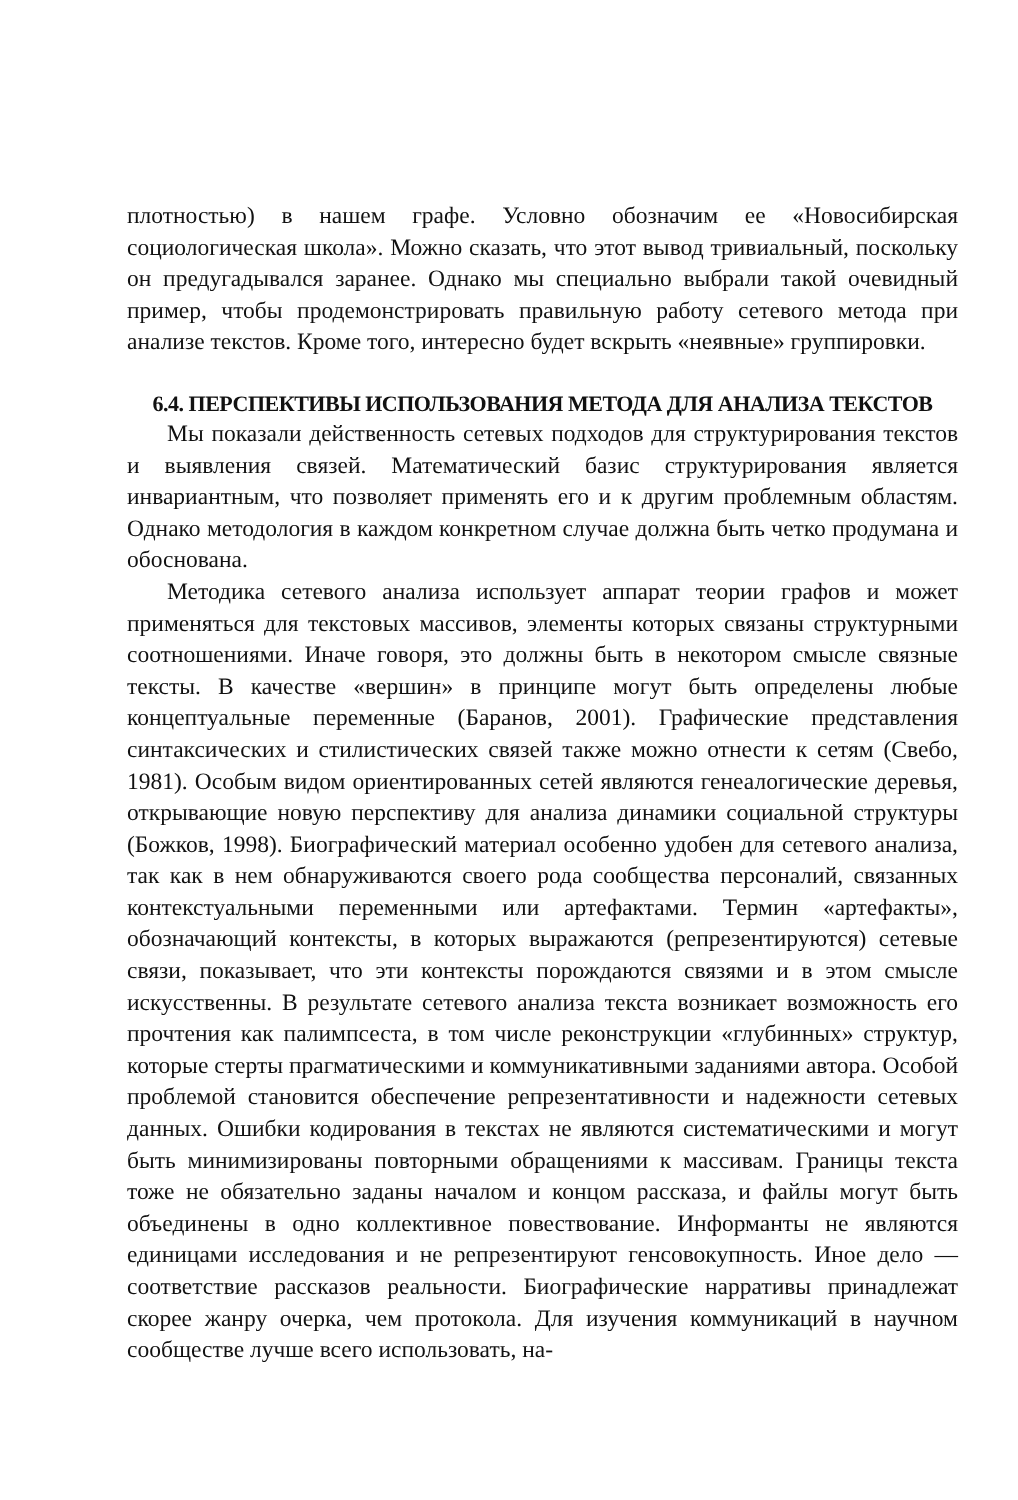плотностью) в нашем графе. Условно обозначим ее «Новосибирская социологическая школа». Можно сказать, что этот вывод тривиальный, поскольку он предугадывался заранее. Однако мы специально выбрали такой очевидный пример, чтобы продемонстрировать правильную работу сетевого метода при анализе текстов. Кроме того, интересно будет вскрыть «неявные» группировки.
6.4. ПЕРСПЕКТИВЫ ИСПОЛЬЗОВАНИЯ МЕТОДА ДЛЯ АНАЛИЗА ТЕКСТОВ
Мы показали действенность сетевых подходов для структурирования текстов и выявления связей. Математический базис структурирования является инвариантным, что позволяет применять его и к другим проблемным областям. Однако методология в каждом конкретном случае должна быть четко продумана и обоснована.
Методика сетевого анализа использует аппарат теории графов и может применяться для текстовых массивов, элементы которых связаны структурными соотношениями. Иначе говоря, это должны быть в некотором смысле связные тексты. В качестве «вершин» в принципе могут быть определены любые концептуальные переменные (Баранов, 2001). Графические представления синтаксических и стилистических связей также можно отнести к сетям (Свебо, 1981). Особым видом ориентированных сетей являются генеалогические деревья, открывающие новую перспективу для анализа динамики социальной структуры (Божков, 1998). Биографический материал особенно удобен для сетевого анализа, так как в нем обнаруживаются своего рода сообщества персоналий, связанных контекстуальными переменными или артефактами. Термин «артефакты», обозначающий контексты, в которых выражаются (репрезентируются) сетевые связи, показывает, что эти контексты порождаются связями и в этом смысле искусственны. В результате сетевого анализа текста возникает возможность его прочтения как палимпсеста, в том числе реконструкции «глубинных» структур, которые стерты прагматическими и коммуникативными заданиями автора. Особой проблемой становится обеспечение репрезентативности и надежности сетевых данных. Ошибки кодирования в текстах не являются систематическими и могут быть минимизированы повторными обращениями к массивам. Границы текста тоже не обязательно заданы началом и концом рассказа, и файлы могут быть объединены в одно коллективное повествование. Информанты не являются единицами исследования и не репрезентируют генсовокупность. Иное дело — соответствие рассказов реальности. Биографические нарративы принадлежат скорее жанру очерка, чем протокола. Для изучения коммуникаций в научном сообществе лучше всего использовать, на-